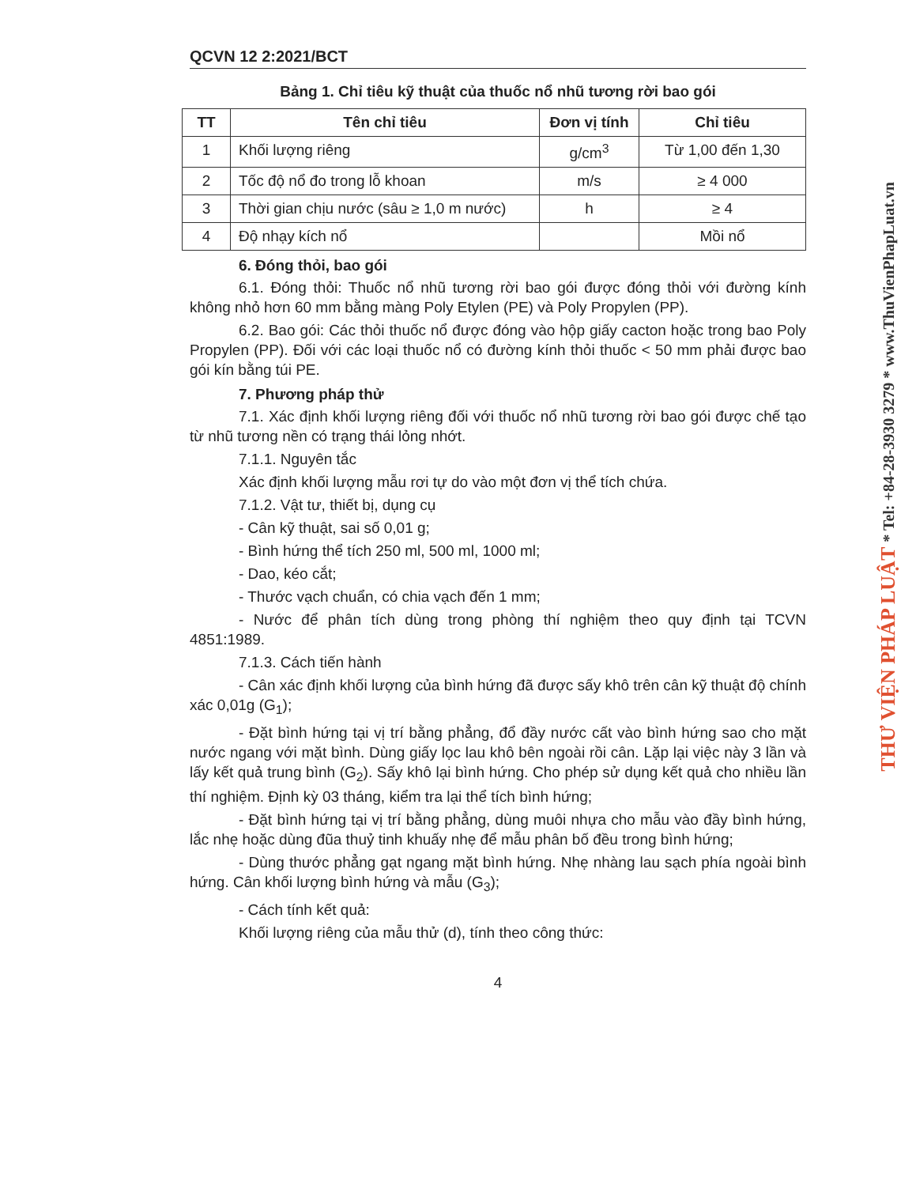QCVN 12 2:2021/BCT
Bảng 1. Chỉ tiêu kỹ thuật của thuốc nổ nhũ tương rời bao gói
| TT | Tên chỉ tiêu | Đơn vị tính | Chỉ tiêu |
| --- | --- | --- | --- |
| 1 | Khối lượng riêng | g/cm<sup>3</sup> | Từ 1,00 đến 1,30 |
| 2 | Tốc độ nổ đo trong lỗ khoan | m/s | ≥ 4 000 |
| 3 | Thời gian chịu nước (sâu ≥ 1,0 m nước) | h | ≥ 4 |
| 4 | Độ nhạy kích nổ | | Mồi nổ |
6. Đóng thỏi, bao gói
6.1. Đóng thỏi: Thuốc nổ nhũ tương rời bao gói được đóng thỏi với đường kính không nhỏ hơn 60 mm bằng màng Poly Etylen (PE) và Poly Propylen (PP).
6.2. Bao gói: Các thỏi thuốc nổ được đóng vào hộp giấy cacton hoặc trong bao Poly Propylen (PP). Đối với các loại thuốc nổ có đường kính thỏi thuốc < 50 mm phải được bao gói kín bằng túi PE.
7. Phương pháp thử
7.1. Xác định khối lượng riêng đối với thuốc nổ nhũ tương rời bao gói được chế tạo từ nhũ tương nền có trạng thái lỏng nhớt.
7.1.1. Nguyên tắc
Xác định khối lượng mẫu rơi tự do vào một đơn vị thể tích chứa.
7.1.2. Vật tư, thiết bị, dụng cụ
- Cân kỹ thuật, sai số 0,01 g;
- Bình hứng thể tích 250 ml, 500 ml, 1000 ml;
- Dao, kéo cắt;
- Thước vạch chuẩn, có chia vạch đến 1 mm;
- Nước để phân tích dùng trong phòng thí nghiệm theo quy định tại TCVN 4851:1989.
7.1.3. Cách tiến hành
- Cân xác định khối lượng của bình hứng đã được sấy khô trên cân kỹ thuật độ chính xác 0,01g (G<sub>1</sub>);
- Đặt bình hứng tại vị trí bằng phẳng, đổ đầy nước cất vào bình hứng sao cho mặt nước ngang với mặt bình. Dùng giấy lọc lau khô bên ngoài rồi cân. Lặp lại việc này 3 lần và lấy kết quả trung bình (G<sub>2</sub>). Sấy khô lại bình hứng. Cho phép sử dụng kết quả cho nhiều lần thí nghiệm. Định kỳ 03 tháng, kiểm tra lại thể tích bình hứng;
- Đặt bình hứng tại vị trí bằng phẳng, dùng muôi nhựa cho mẫu vào đầy bình hứng, lắc nhẹ hoặc dùng đũa thuỷ tinh khuấy nhẹ để mẫu phân bố đều trong bình hứng;
- Dùng thước phẳng gạt ngang mặt bình hứng. Nhẹ nhàng lau sạch phía ngoài bình hứng. Cân khối lượng bình hứng và mẫu (G<sub>3</sub>);
- Cách tính kết quả:
Khối lượng riêng của mẫu thử (d), tính theo công thức:
4
THƯ VIỆN PHÁP LUẬT * Tel: +84-28-3930 3279 * www.ThuVienPhapLuat.vn